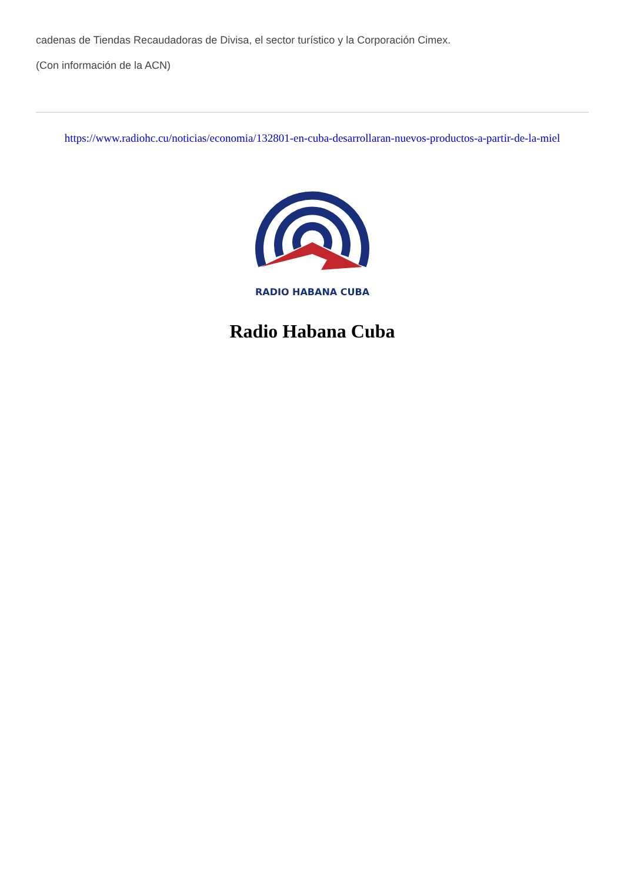cadenas de Tiendas Recaudadoras de Divisa, el sector turístico y la Corporación Cimex.
(Con información de la ACN)
https://www.radiohc.cu/noticias/economia/132801-en-cuba-desarrollaran-nuevos-productos-a-partir-de-la-miel
RADIO HABANA CUBA
Radio Habana Cuba